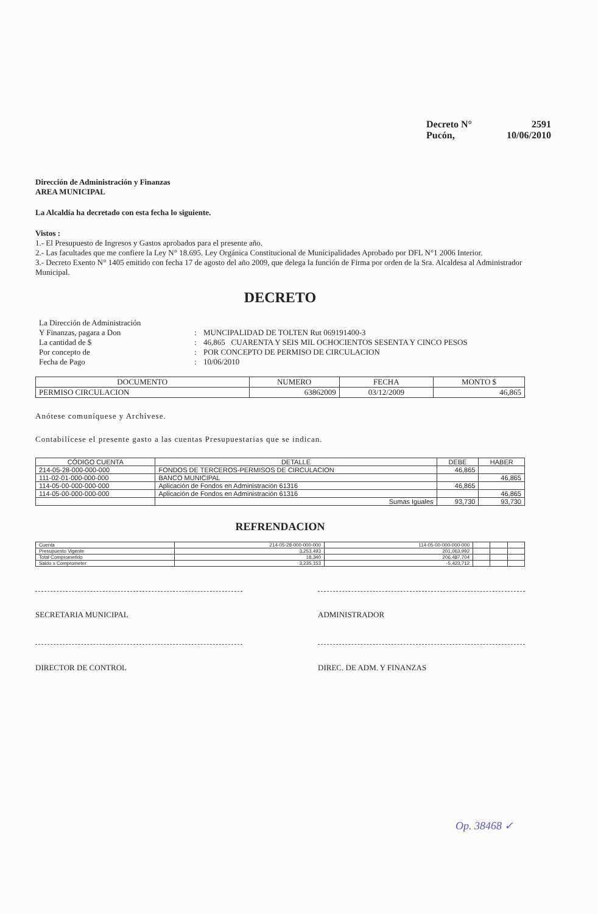Decreto N° 2591
Pucón, 10/06/2010
Dirección de Administración y Finanzas
AREA MUNICIPAL
La Alcaldía ha decretado con esta fecha lo siguiente.
Vistos :
1.- El Presupuesto de Ingresos y Gastos aprobados para el presente año.
2.- Las facultades que me confiere la Ley N° 18.695. Ley Orgánica Constitucional de Municipalidades Aprobado por DFL N°1 2006 Interior.
3.- Decreto Exento N° 1405 emitido con fecha 17 de agosto del año 2009, que delega la función de Firma por orden de la Sra. Alcaldesa al Administrador Municipal.
DECRETO
La Dirección de Administración Y Finanzas, pagara a Don: MUNCIPALIDAD DE TOLTEN Rut 069191400-3 La cantidad de $: 46,865 CUARENTA Y SEIS MIL OCHOCIENTOS SESENTA Y CINCO PESOS Por concepto de: POR CONCEPTO DE PERMISO DE CIRCULACION Fecha de Pago: 10/06/2010
| DOCUMENTO | NUMERO | FECHA | MONTO $ |
| --- | --- | --- | --- |
| PERMISO CIRCULACION | 63862009 | 03/12/2009 | 46,865 |
Anótese comuníquese y Archívese.
Contabilícese el presente gasto a las cuentas Presupuestarias que se indican.
| CÓDIGO CUENTA | DETALLE | DEBE | HABER |
| --- | --- | --- | --- |
| 214-05-28-000-000-000 | FONDOS DE TERCEROS-PERMISOS DE CIRCULACION | 46,865 | |
| 111-02-01-000-000-000 | BANCO MUNICIPAL | | 46,865 |
| 114-05-00-000-000-000 | Aplicación de Fondos en Administración 61316 | 46,865 | |
| 114-05-00-000-000-000 | Aplicación de Fondos en Administración 61316 | | 46,865 |
| | Sumas Iguales | 93,730 | 93,730 |
REFRENDACION
| Cuenta | 214-05-28-000-000-000 | 114-05-00-000-000-000 | | | |
| Presupuesto Vigente | 3,253,493 | 201,063,992 | | | |
| Total Comprometido | 18,340 | 206,487,704 | | | |
| Saldo x Comprometer | 3,235,153 | -5,423,712 | | | |
SECRETARIA MUNICIPAL ADMINISTRADOR
DIRECTOR DE CONTROL DIREC. DE ADM. Y FINANZAS
Op. 38468 ✓